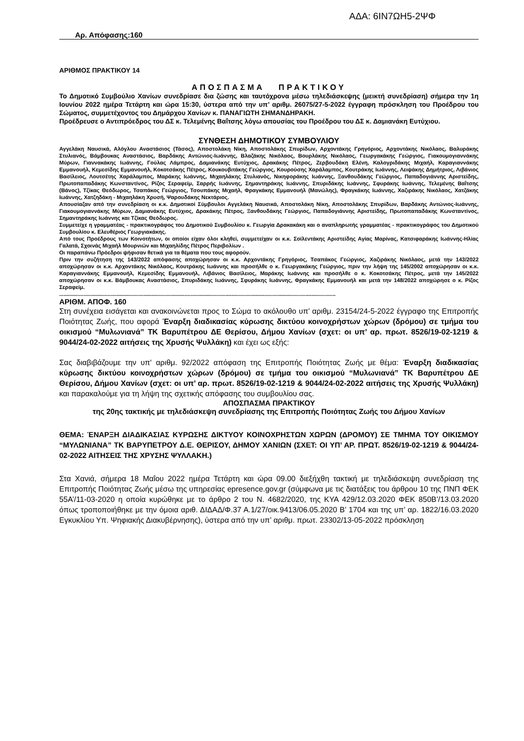ΑΔΑ: 6ΙΝ7ΩΗ5-2ΨΦ
Αρ. Απόφασης:160
ΑΡΙΘΜΟΣ ΠΡΑΚΤΙΚΟΥ 14
ΑΠΟΣΠΑΣΜΑ ΠΡΑΚΤΙΚΟΥ
Το Δημοτικό Συμβούλιο Χανίων συνεδρίασε δια ζώσης και ταυτόχρονα μέσω τηλεδιάσκεψης (μεικτή συνεδρίαση) σήμερα την 1η Ιουνίου 2022 ημέρα Τετάρτη και ώρα 15:30, ύστερα από την υπ’ αριθμ. 26075/27-5-2022 έγγραφη πρόσκληση του Προέδρου του Σώματος, συμμετέχοντος του Δημάρχου Χανίων κ. ΠΑΝΑΓΙΩΤΗ ΣΗΜΑΝΔΗΡΑΚΗ.
Προέδρευσε ο Αντιπρόεδρος του ΔΣ κ. Τελεμένης Βαΐτσης λόγω απουσίας του Προέδρου του ΔΣ κ. Δαμιανάκη Ευτύχιου.
ΣΥΝΘΕΣΗ ΔΗΜΟΤΙΚΟΥ ΣΥΜΒΟΥΛΙΟΥ
Αγγελάκη Ναυσικά, Αλόγλου Αναστάσιος (Τάσος), Αποστολάκη Νίκη, Αποστολάκης Σπυρίδων, Αρχοντάκης Γρηγόριος, Αρχοντάκης Νικόλαος, Βαλυράκης Στυλιανός, Βάμβουκας Αναστάσιος, Βαρδάκης Αντώνιος-Ιωάννης, Βλαζάκης Νικόλαος, Βουρλάκης Νικόλαος, Γεωργακάκης Γεώργιος, Γιακουμογιαννάκης Μύρων, Γιαννακάκης Ιωάννης, Γούλας Λάμπρος, Δαμιανάκης Ευτύχιος, Δρακάκης Πέτρος, Ζερβουδάκη Ελένη, Καλογριδάκης Μιχαήλ, Καραγιαννάκης Εμμανουήλ, Κεμεσίδης Εμμανουήλ, Κοκοτσάκης Πέτρος, Κουκουβιτάκης Γεώργιος, Κουρούσης Χαράλαμπος, Κουτράκης Ιωάννης, Λειψάκης Δημήτριος, Λιβάνιος Βασίλειος, Λουτσέτης Χαράλαμπος, Μαράκης Ιωάννης, Μιχαηλάκης Στυλιανός, Νικηφοράκης Ιωάννης, Ξανθουδάκης Γεώργιος, Παπαδογιάννης Αριστείδης, Πρωτοπαπαδάκης Κωνσταντίνος, Ρίζος Σεραφείμ, Σαρρής Ιωάννης, Σημαντηράκης Ιωάννης, Σπυριδάκης Ιωάννης, Σφυράκης Ιωάννης, Τελεμένης Βαΐτσης (Βάνος), Τζίκας Θεόδωρος, Τσαπάκος Γεώργιος, Τσουπάκης Μιχαήλ, Φραγκάκης Εμμανουήλ (Μανώλης), Φραγκάκης Ιωάννης, Χαζιράκης Νικόλαος, Χατζάκης Ιωάννης, Χατζηδάκη - Μιχαηλάκη Χρυσή, Ψαρουδάκης Νεκτάριος.
Απουσίαζαν από την συνεδρίαση οι κ.κ. Δημοτικοί Σύμβουλοι Αγγελάκη Ναυσικά, Αποστολάκη Νίκη, Αποστολάκης Σπυρίδων, Βαρδάκης Αντώνιος-Ιωάννης, Γιακουμογιαννάκης Μύρων, Δαμιανάκης Ευτύχιος, Δρακάκης Πέτρος, Ξανθουδάκης Γεώργιος, Παπαδογιάννης Αριστείδης, Πρωτοπαπαδάκης Κωνσταντίνος, Σημαντηράκης Ιωάννης και Τζίκας Θεόδωρος.
Συμμετείχε η γραμματέας - πρακτικογράφος του Δημοτικού Συμβουλίου κ. Γεωργία Δρακακάκη και ο αναπληρωτής γραμματέας - πρακτικογράφος του Δημοτικού Συμβουλίου κ. Ελευθέριος Γεωργιακάκης.
Από τους Προέδρους των Κοινοτήτων, οι οποίοι είχαν όλοι κληθεί, συμμετείχαν οι κ.κ. Σοϊλεντάκης Αριστείδης Αγίας Μαρίνας, Κατσιφαράκης Ιωάννης-Ηλίας Γαλατά, Σχοινάς Μιχαήλ Μουρνιών και Μιχαηλίδης Πέτρος Περιβολίων .
Οι παραπάνω Πρόεδροι ψήφισαν θετικά για τα θέματα που τους αφορούν.
Πριν την συζήτηση της 143/2022 απόφασης αποχώρησαν οι κ.κ. Αρχοντάκης Γρηγόριος, Τσαπάκος Γεώργιος, Χαζιράκης Νικόλαος, μετά την 143/2022 αποχώρησαν οι κ.κ. Αρχοντάκης Νικόλαος, Κουτράκης Ιωάννης και προσήλθε ο κ. Γεωργακάκης Γεώργιος, πριν την λήψη της 145/2002 αποχώρησαν οι κ.κ. Καραγιαννάκης Εμμανουήλ, Κεμεσίδης Εμμανουήλ, Λιβάνιος Βασίλειος, Μαράκης Ιωάννης και προσήλθε ο κ. Κοκοτσάκης Πέτρος, μετά την 145/2022 αποχώρησαν οι κ.κ. Βάμβουκας Αναστάσιος, Σπυριδάκης Ιωάννης, Σφυράκης Ιωάννης, Φραγκάκης Εμμανουήλ και μετά την 148/2022 αποχώρησε ο κ. Ρίζος Σεραφείμ.
.......................................................................................................................................................................................
ΑΡΙΘΜ. ΑΠΟΦ. 160
Στη συνέχεια εισάγεται και ανακοινώνεται προς το Σώμα το ακόλουθο υπ’ αριθμ. 23154/24-5-2022 έγγραφο της Επιτροπής Ποιότητας Ζωής, που αφορά Έναρξη διαδικασίας κύρωσης δικτύου κοινοχρήστων χώρων (δρόμου) σε τμήμα του οικισμού “Μυλωνιανά” ΤΚ Βαρυπέτρου ΔΕ Θερίσου, Δήμου Χανίων (σχετ: οι υπ’ αρ. πρωτ. 8526/19-02-1219 & 9044/24-02-2022 αιτήσεις της Χρυσής Ψυλλάκη) και έχει ως εξής:
Σας διαβιβάζουμε την υπ' αριθμ. 92/2022 απόφαση της Επιτροπής Ποιότητας Ζωής με θέμα: Έναρξη διαδικασίας κύρωσης δικτύου κοινοχρήστων χώρων (δρόμου) σε τμήμα του οικισμού “Μυλωνιανά” ΤΚ Βαρυπέτρου ΔΕ Θερίσου, Δήμου Χανίων (σχετ: οι υπ’ αρ. πρωτ. 8526/19-02-1219 & 9044/24-02-2022 αιτήσεις της Χρυσής Ψυλλάκη) και παρακαλούμε για τη λήψη της σχετικής απόφασης του συμβουλίου σας.
ΑΠΟΣΠΑΣΜΑ ΠΡΑΚΤΙΚΟΥ
της 20ης τακτικής με τηλεδιάσκεψη συνεδρίασης της Επιτροπής Ποιότητας Ζωής του Δήμου Χανίων
ΘΕΜΑ: ΈΝΑΡΞΗ ΔΙΑΔΙΚΑΣΙΑΣ ΚΥΡΩΣΗΣ ΔΙΚΤΥΟΥ ΚΟΙΝΟΧΡΗΣΤΩΝ ΧΩΡΩΝ (ΔΡΟΜΟΥ) ΣΕ ΤΜΗΜΑ ΤΟΥ ΟΙΚΙΣΜΟΥ “ΜΥΛΩΝΙΑΝΑ” ΤΚ ΒΑΡΥΠΕΤΡΟΥ Δ.Ε. ΘΕΡΙΣΟΥ, ΔΗΜΟΥ ΧΑΝΙΩΝ (ΣΧΕΤ: ΟΙ ΥΠ’ ΑΡ. ΠΡΩΤ. 8526/19-02-1219 & 9044/24-02-2022 ΑΙΤΗΣΕΙΣ ΤΗΣ ΧΡΥΣΗΣ ΨΥΛΛΑΚΗ.)
Στα Χανιά, σήμερα 18 Μαΐου 2022 ημέρα Τετάρτη και ώρα 09.00 διεξήχθη τακτική με τηλεδιάσκεψη συνεδρίαση της Επιτροπής Ποιότητας Ζωής μέσω της υπηρεσίας epresence.gov.gr (σύμφωνα με τις διατάξεις του άρθρου 10 της ΠΝΠ ΦΕΚ 55Α’/11-03-2020 η οποία κυρώθηκε με το άρθρο 2 του Ν. 4682/2020, της ΚΥΑ 429/12.03.2020 ΦΕΚ 850Β’/13.03.2020 όπως τροποποιήθηκε με την όμοια αριθ. ΔΙΔΑΔ/Φ.37 Α.1/27/οικ.9413/06.05.2020 Β’ 1704 και της υπ’ αρ. 1822/16.03.2020 Εγκυκλίου Υπ. Ψηφιακής Διακυβέρνησης), ύστερα από την υπ’ αριθμ. πρωτ. 23302/13-05-2022 πρόσκληση